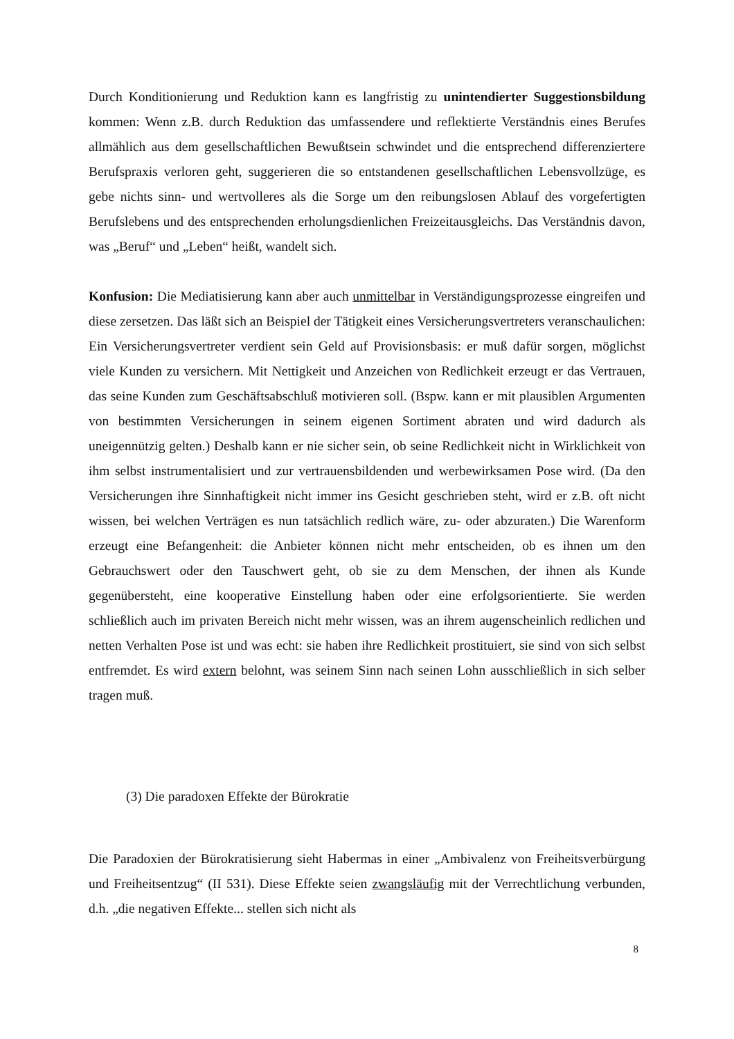Durch Konditionierung und Reduktion kann es langfristig zu unintendierter Suggestionsbildung kommen: Wenn z.B. durch Reduktion das umfassendere und reflektierte Verständnis eines Berufes allmählich aus dem gesellschaftlichen Bewußtsein schwindet und die entsprechend differenziertere Berufspraxis verloren geht, suggerieren die so entstandenen gesellschaftlichen Lebensvollzüge, es gebe nichts sinn- und wertvolleres als die Sorge um den reibungslosen Ablauf des vorgefertigten Berufslebens und des entsprechenden erholungsdienlichen Freizeitausgleichs. Das Verständnis davon, was „Beruf“ und „Leben“ heißt, wandelt sich.
Konfusion: Die Mediatisierung kann aber auch unmittelbar in Verständigungsprozesse eingreifen und diese zersetzen. Das läßt sich an Beispiel der Tätigkeit eines Versicherungsvertreters veranschaulichen: Ein Versicherungsvertreter verdient sein Geld auf Provisionsbasis: er muß dafür sorgen, möglichst viele Kunden zu versichern. Mit Nettigkeit und Anzeichen von Redlichkeit erzeugt er das Vertrauen, das seine Kunden zum Geschäftsabschluß motivieren soll. (Bspw. kann er mit plausiblen Argumenten von bestimmten Versicherungen in seinem eigenen Sortiment abraten und wird dadurch als uneigennützig gelten.) Deshalb kann er nie sicher sein, ob seine Redlichkeit nicht in Wirklichkeit von ihm selbst instrumentalisiert und zur vertrauensbildenden und werbewirksamen Pose wird. (Da den Versicherungen ihre Sinnhaftigkeit nicht immer ins Gesicht geschrieben steht, wird er z.B. oft nicht wissen, bei welchen Verträgen es nun tatsächlich redlich wäre, zu- oder abzuraten.) Die Warenform erzeugt eine Befangenheit: die Anbieter können nicht mehr entscheiden, ob es ihnen um den Gebrauchswert oder den Tauschwert geht, ob sie zu dem Menschen, der ihnen als Kunde gegenübersteht, eine kooperative Einstellung haben oder eine erfolgsorientierte. Sie werden schließlich auch im privaten Bereich nicht mehr wissen, was an ihrem augenscheinlich redlichen und netten Verhalten Pose ist und was echt: sie haben ihre Redlichkeit prostituiert, sie sind von sich selbst entfremdet. Es wird extern belohnt, was seinem Sinn nach seinen Lohn ausschließlich in sich selber tragen muß.
(3) Die paradoxen Effekte der Bürokratie
Die Paradoxien der Bürokratisierung sieht Habermas in einer „Ambivalenz von Freiheitsverbürgung und Freiheitsentzug“ (II 531). Diese Effekte seien zwangsläufig mit der Verrechtlichung verbunden, d.h. „die negativen Effekte... stellen sich nicht als
8